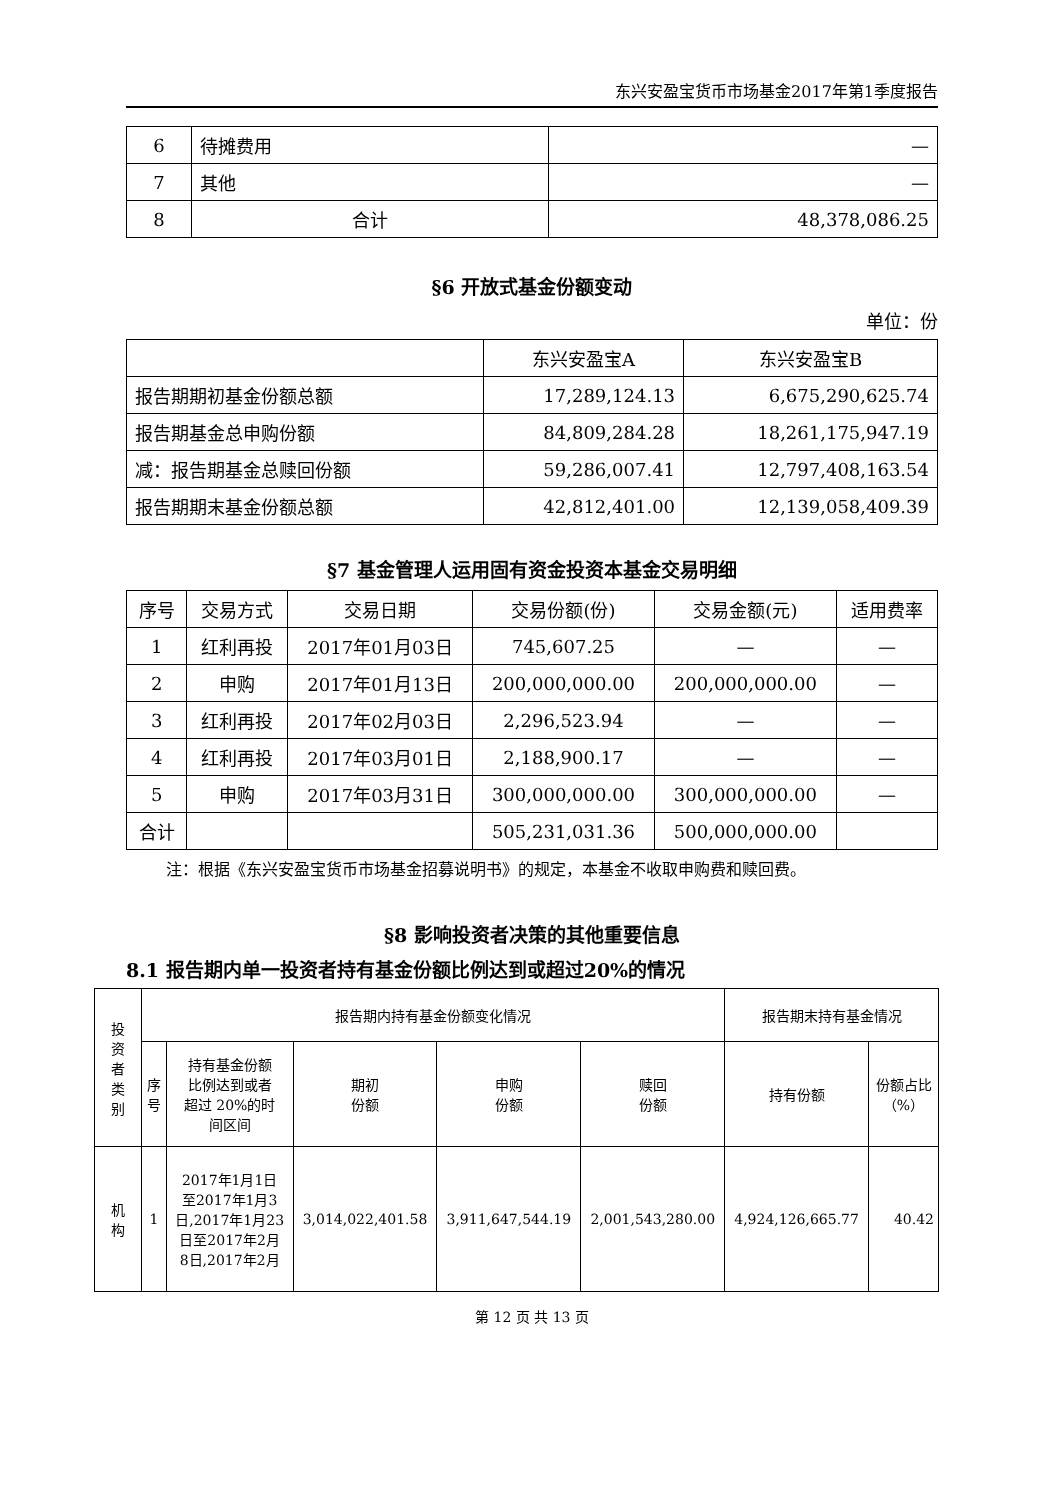东兴安盈宝货币市场基金2017年第1季度报告
| 6 | 待摊费用 | — |
| 7 | 其他 | — |
| 8 | 合计 | 48,378,086.25 |
§6 开放式基金份额变动
单位：份
| | 东兴安盈宝A | 东兴安盈宝B |
| 报告期期初基金份额总额 | 17,289,124.13 | 6,675,290,625.74 |
| 报告期基金总申购份额 | 84,809,284.28 | 18,261,175,947.19 |
| 减：报告期基金总赎回份额 | 59,286,007.41 | 12,797,408,163.54 |
| 报告期期末基金份额总额 | 42,812,401.00 | 12,139,058,409.39 |
§7 基金管理人运用固有资金投资本基金交易明细
| 序号 | 交易方式 | 交易日期 | 交易份额(份) | 交易金额(元) | 适用费率 |
| --- | --- | --- | --- | --- | --- |
| 1 | 红利再投 | 2017年01月03日 | 745,607.25 | — | — |
| 2 | 申购 | 2017年01月13日 | 200,000,000.00 | 200,000,000.00 | — |
| 3 | 红利再投 | 2017年02月03日 | 2,296,523.94 | — | — |
| 4 | 红利再投 | 2017年03月01日 | 2,188,900.17 | — | — |
| 5 | 申购 | 2017年03月31日 | 300,000,000.00 | 300,000,000.00 | — |
| 合计 | | | 505,231,031.36 | 500,000,000.00 | |
注：根据《东兴安盈宝货币市场基金招募说明书》的规定，本基金不收取申购费和赎回费。
§8 影响投资者决策的其他重要信息
8.1 报告期内单一投资者持有基金份额比例达到或超过20%的情况
| 投 资 者 类 别 | 报告期内持有基金份额变化情况 | | | | | 报告期末持有基金情况 | |
| | 序 号 | 持有基金份额 比例达到或者 超过 20%的时 间区间 | 期初 份额 | 申购 份额 | 赎回 份额 | 持有份额 | 份额占比 （%） |
| 机 构 | 1 | 2017年1月1日 至2017年1月3 日,2017年1月23 日至2017年2月 8日,2017年2月 | 3,014,022,401.58 | 3,911,647,544.19 | 2,001,543,280.00 | 4,924,126,665.77 | 40.42 |
第 12 页 共 13 页